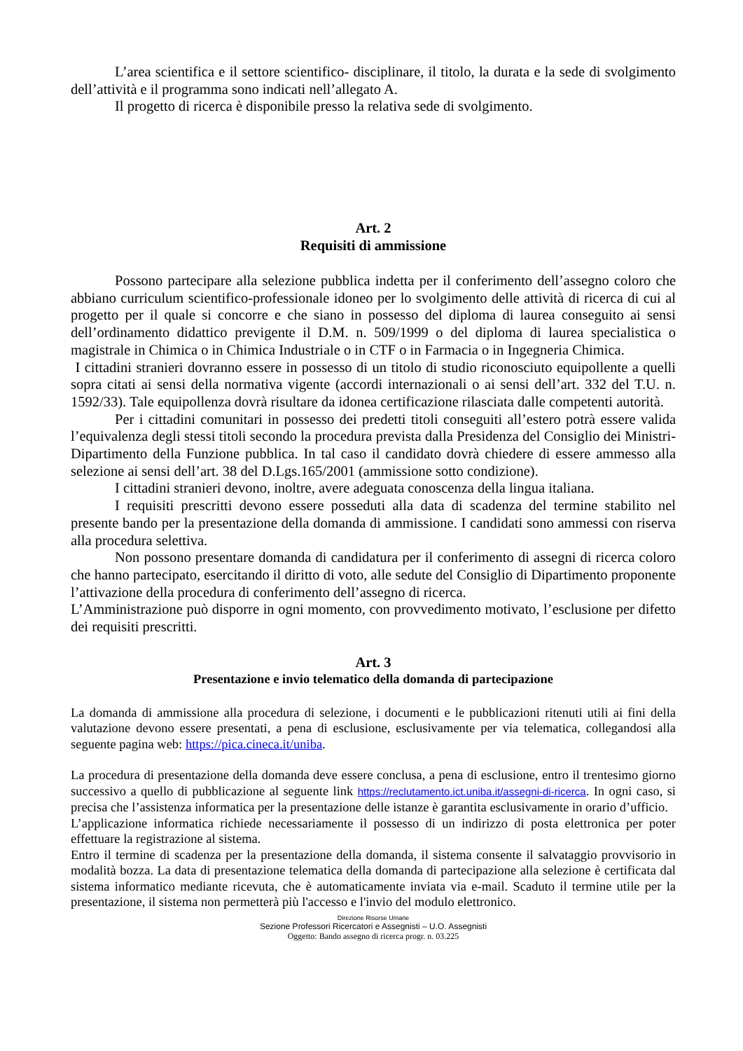L’area scientifica e il settore scientifico- disciplinare, il titolo, la durata e la sede di svolgimento dell’attività e il programma sono indicati nell’allegato A.
Il progetto di ricerca è disponibile presso la relativa sede di svolgimento.
Art. 2
Requisiti di ammissione
Possono partecipare alla selezione pubblica indetta per il conferimento dell’assegno coloro che abbiano curriculum scientifico-professionale idoneo per lo svolgimento delle attività di ricerca di cui al progetto per il quale si concorre e che siano in possesso del diploma di laurea conseguito ai sensi dell’ordinamento didattico previgente il D.M. n. 509/1999 o del diploma di laurea specialistica o magistrale in Chimica o in Chimica Industriale o in CTF o in Farmacia o in Ingegneria Chimica.
I cittadini stranieri dovranno essere in possesso di un titolo di studio riconosciuto equipollente a quelli sopra citati ai sensi della normativa vigente (accordi internazionali o ai sensi dell’art. 332 del T.U. n. 1592/33). Tale equipollenza dovrà risultare da idonea certificazione rilasciata dalle competenti autorità.
Per i cittadini comunitari in possesso dei predetti titoli conseguiti all’estero potrà essere valida l’equivalenza degli stessi titoli secondo la procedura prevista dalla Presidenza del Consiglio dei Ministri- Dipartimento della Funzione pubblica. In tal caso il candidato dovrà chiedere di essere ammesso alla selezione ai sensi dell’art. 38 del D.Lgs.165/2001 (ammissione sotto condizione).
I cittadini stranieri devono, inoltre, avere adeguata conoscenza della lingua italiana.
I requisiti prescritti devono essere posseduti alla data di scadenza del termine stabilito nel presente bando per la presentazione della domanda di ammissione. I candidati sono ammessi con riserva alla procedura selettiva.
Non possono presentare domanda di candidatura per il conferimento di assegni di ricerca coloro che hanno partecipato, esercitando il diritto di voto, alle sedute del Consiglio di Dipartimento proponente l’attivazione della procedura di conferimento dell’assegno di ricerca.
L’Amministrazione può disporre in ogni momento, con provvedimento motivato, l’esclusione per difetto dei requisiti prescritti.
Art. 3
Presentazione e invio telematico della domanda di partecipazione
La domanda di ammissione alla procedura di selezione, i documenti e le pubblicazioni ritenuti utili ai fini della valutazione devono essere presentati, a pena di esclusione, esclusivamente per via telematica, collegandosi alla seguente pagina web: https://pica.cineca.it/uniba.
La procedura di presentazione della domanda deve essere conclusa, a pena di esclusione, entro il trentesimo giorno successivo a quello di pubblicazione al seguente link https://reclutamento.ict.uniba.it/assegni-di-ricerca. In ogni caso, si precisa che l’assistenza informatica per la presentazione delle istanze è garantita esclusivamente in orario d’ufficio.
L’applicazione informatica richiede necessariamente il possesso di un indirizzo di posta elettronica per poter effettuare la registrazione al sistema.
Entro il termine di scadenza per la presentazione della domanda, il sistema consente il salvataggio provvisorio in modalità bozza. La data di presentazione telematica della domanda di partecipazione alla selezione è certificata dal sistema informatico mediante ricevuta, che è automaticamente inviata via e-mail. Scaduto il termine utile per la presentazione, il sistema non permetterà più l'accesso e l'invio del modulo elettronico.
Direzione Risorse Umane
Sezione Professori Ricercatori e Assegnisti – U.O. Assegnisti
Oggetto: Bando assegno di ricerca progr. n. 03.225